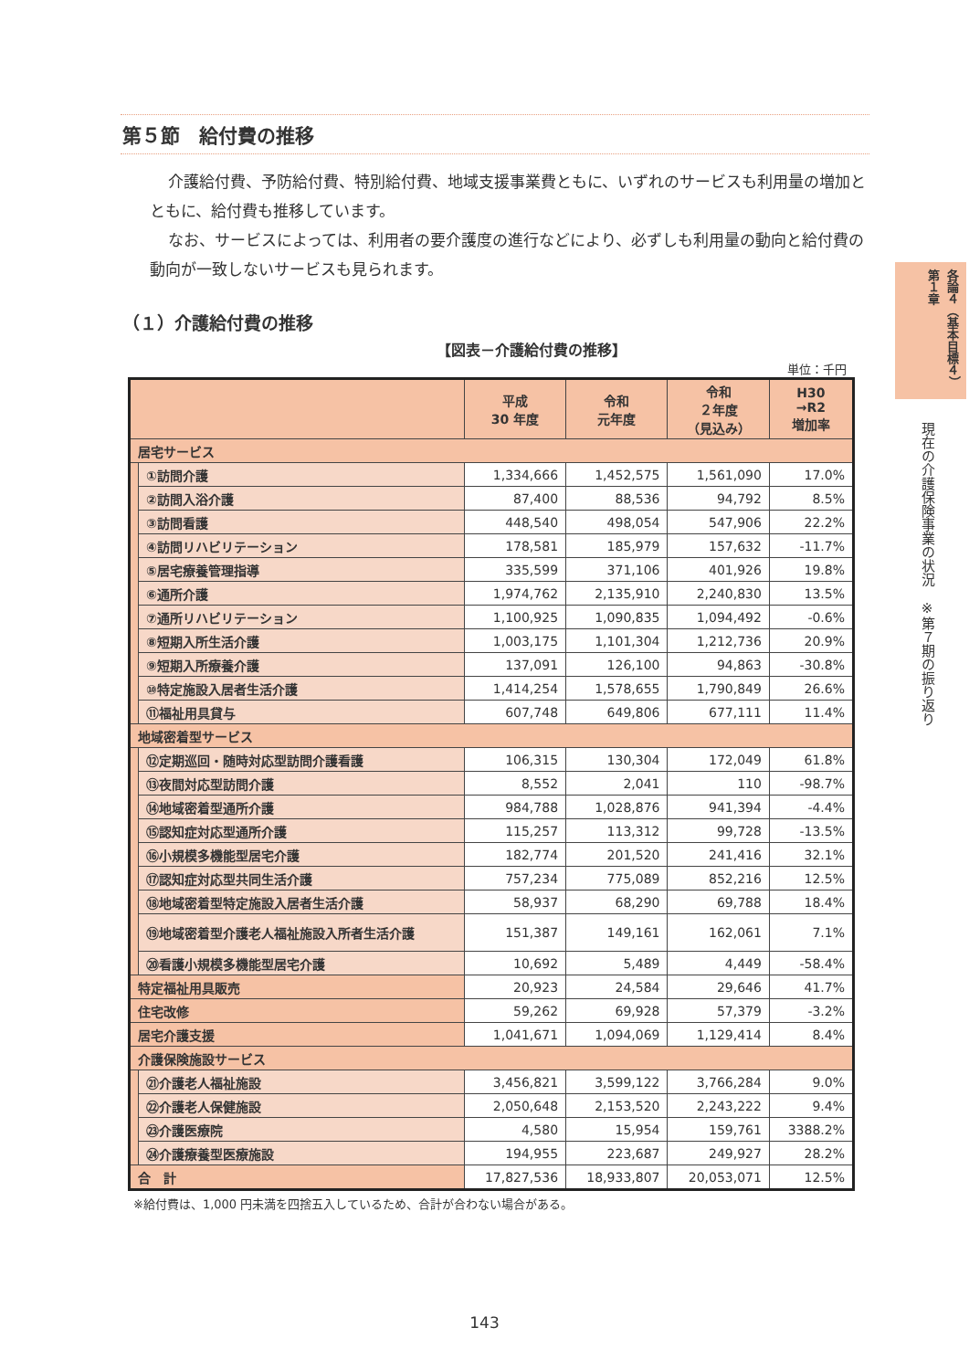第５節　給付費の推移
介護給付費、予防給付費、特別給付費、地域支援事業費ともに、いずれのサービスも利用量の増加とともに、給付費も推移しています。
なお、サービスによっては、利用者の要介護度の進行などにより、必ずしも利用量の動向と給付費の動向が一致しないサービスも見られます。
（１）介護給付費の推移
【図表－介護給付費の推移】
単位：千円
| | | 平成 30 年度 | 令和 元年度 | 令和 ２年度 （見込み） | H30 →R2 増加率 |
| --- | --- | --- | --- | --- | --- |
| 居宅サービス | | | | | |
| | ①訪問介護 | 1,334,666 | 1,452,575 | 1,561,090 | 17.0% |
| | ②訪問入浴介護 | 87,400 | 88,536 | 94,792 | 8.5% |
| | ③訪問看護 | 448,540 | 498,054 | 547,906 | 22.2% |
| | ④訪問リハビリテーション | 178,581 | 185,979 | 157,632 | -11.7% |
| | ⑤居宅療養管理指導 | 335,599 | 371,106 | 401,926 | 19.8% |
| | ⑥通所介護 | 1,974,762 | 2,135,910 | 2,240,830 | 13.5% |
| | ⑦通所リハビリテーション | 1,100,925 | 1,090,835 | 1,094,492 | -0.6% |
| | ⑧短期入所生活介護 | 1,003,175 | 1,101,304 | 1,212,736 | 20.9% |
| | ⑨短期入所療養介護 | 137,091 | 126,100 | 94,863 | -30.8% |
| | ⑩特定施設入居者生活介護 | 1,414,254 | 1,578,655 | 1,790,849 | 26.6% |
| | ⑪福祉用具貸与 | 607,748 | 649,806 | 677,111 | 11.4% |
| 地域密着型サービス | | | | | |
| | ⑫定期巡回・随時対応型訪問介護看護 | 106,315 | 130,304 | 172,049 | 61.8% |
| | ⑬夜間対応型訪問介護 | 8,552 | 2,041 | 110 | -98.7% |
| | ⑭地域密着型通所介護 | 984,788 | 1,028,876 | 941,394 | -4.4% |
| | ⑮認知症対応型通所介護 | 115,257 | 113,312 | 99,728 | -13.5% |
| | ⑯小規模多機能型居宅介護 | 182,774 | 201,520 | 241,416 | 32.1% |
| | ⑰認知症対応型共同生活介護 | 757,234 | 775,089 | 852,216 | 12.5% |
| | ⑱地域密着型特定施設入居者生活介護 | 58,937 | 68,290 | 69,788 | 18.4% |
| | ⑲地域密着型介護老人福祉施設入所者生活介護 | 151,387 | 149,161 | 162,061 | 7.1% |
| | ⑳看護小規模多機能型居宅介護 | 10,692 | 5,489 | 4,449 | -58.4% |
| 特定福祉用具販売 | | 20,923 | 24,584 | 29,646 | 41.7% |
| 住宅改修 | | 59,262 | 69,928 | 57,379 | -3.2% |
| 居宅介護支援 | | 1,041,671 | 1,094,069 | 1,129,414 | 8.4% |
| 介護保険施設サービス | | | | | |
| | ㉑介護老人福祉施設 | 3,456,821 | 3,599,122 | 3,766,284 | 9.0% |
| | ㉒介護老人保健施設 | 2,050,648 | 2,153,520 | 2,243,222 | 9.4% |
| | ㉓介護医療院 | 4,580 | 15,954 | 159,761 | 3388.2% |
| | ㉔介護療養型医療施設 | 194,955 | 223,687 | 249,927 | 28.2% |
| 合 計 | | 17,827,536 | 18,933,807 | 20,053,071 | 12.5% |
※給付費は、1,000 円未満を四捨五入しているため、合計が合わない場合がある。
各論４（基本目標４）　第１章
現在の介護保険事業の状況　※第７期の振り返り
143